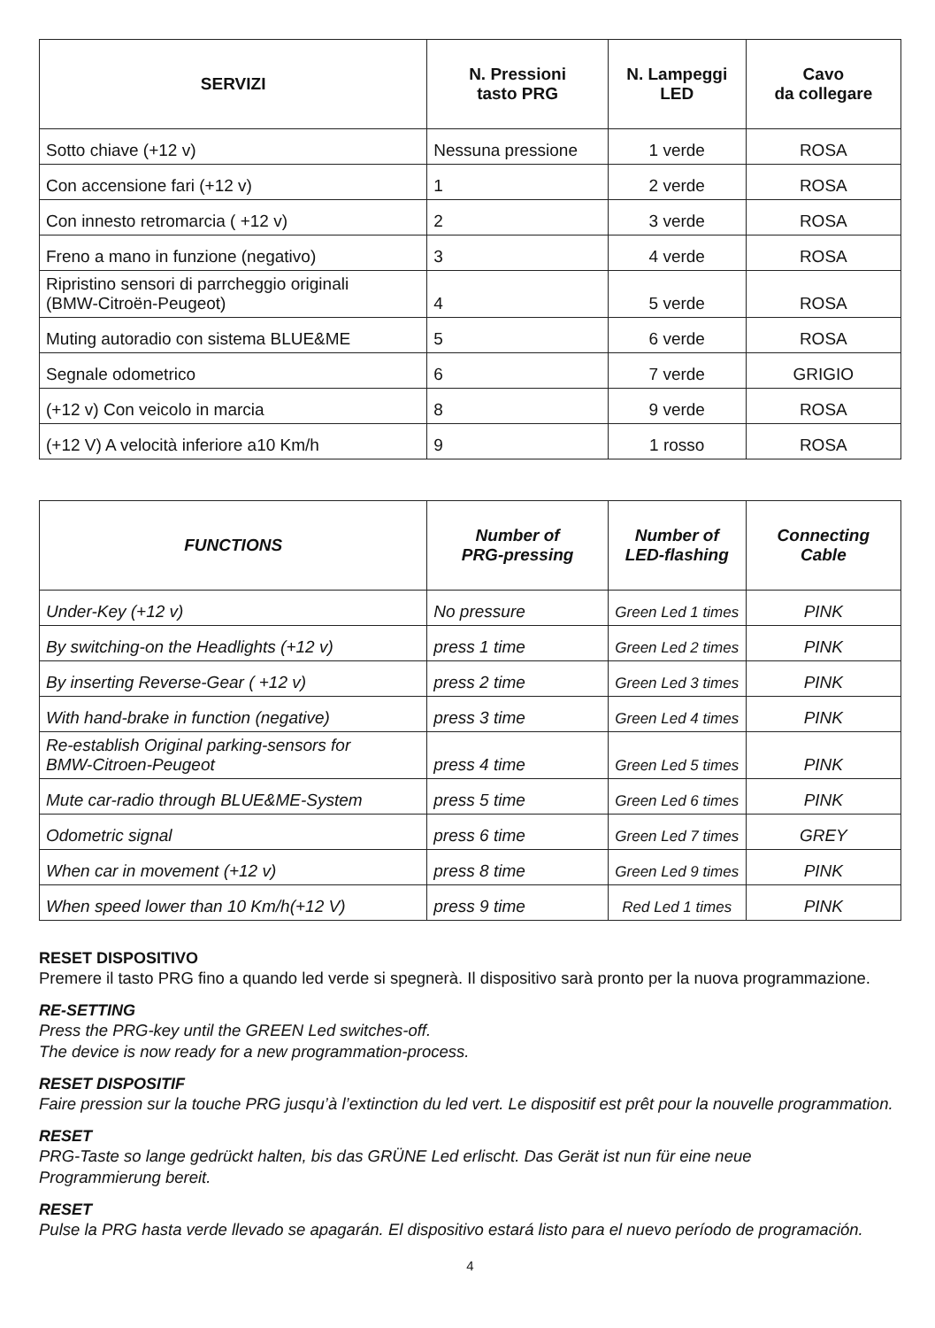| SERVIZI | N. Pressioni tasto PRG | N. Lampeggi LED | Cavo da collegare |
| --- | --- | --- | --- |
| Sotto chiave (+12 v) | Nessuna pressione | 1 verde | ROSA |
| Con accensione fari (+12 v) | 1 | 2 verde | ROSA |
| Con innesto retromarcia ( +12 v) | 2 | 3 verde | ROSA |
| Freno a mano in funzione (negativo) | 3 | 4 verde | ROSA |
| Ripristino sensori di parrcheggio originali (BMW-Citroën-Peugeot) | 4 | 5 verde | ROSA |
| Muting autoradio con sistema BLUE&ME | 5 | 6 verde | ROSA |
| Segnale odometrico | 6 | 7 verde | GRIGIO |
| (+12 v) Con veicolo in marcia | 8 | 9 verde | ROSA |
| (+12 V) A velocità inferiore a10 Km/h | 9 | 1 rosso | ROSA |
| FUNCTIONS | Number of PRG-pressing | Number of LED-flashing | Connecting Cable |
| --- | --- | --- | --- |
| Under-Key (+12 v) | No pressure | Green Led 1 times | PINK |
| By switching-on the Headlights (+12 v) | press 1 time | Green Led 2 times | PINK |
| By inserting Reverse-Gear ( +12 v) | press 2 time | Green Led 3 times | PINK |
| With hand-brake in function (negative) | press 3 time | Green Led 4 times | PINK |
| Re-establish Original parking-sensors for BMW-Citroen-Peugeot | press 4 time | Green Led 5 times | PINK |
| Mute car-radio through BLUE&ME-System | press 5 time | Green Led 6 times | PINK |
| Odometric signal | press 6 time | Green Led 7 times | GREY |
| When car in movement (+12 v) | press 8 time | Green Led 9 times | PINK |
| When speed lower than 10 Km/h(+12 V) | press 9 time | Red Led 1 times | PINK |
RESET DISPOSITIVO
Premere il tasto PRG fino a quando led verde si spegnerà. Il dispositivo sarà pronto per la nuova programmazione.
RE-SETTING
Press the PRG-key until the GREEN Led switches-off.
The device is now ready for a new programmation-process.
RESET DISPOSITIF
Faire pression sur la touche PRG jusqu’à l’extinction du led vert. Le dispositif est prêt pour la nouvelle programmation.
RESET
PRG-Taste so lange gedrückt halten, bis das GRÜNE Led erlischt. Das Gerät ist nun für eine neue
Programmierung bereit.
RESET
Pulse la PRG hasta verde llevado se apagarán. El dispositivo estará listo para el nuevo período de programación.
4